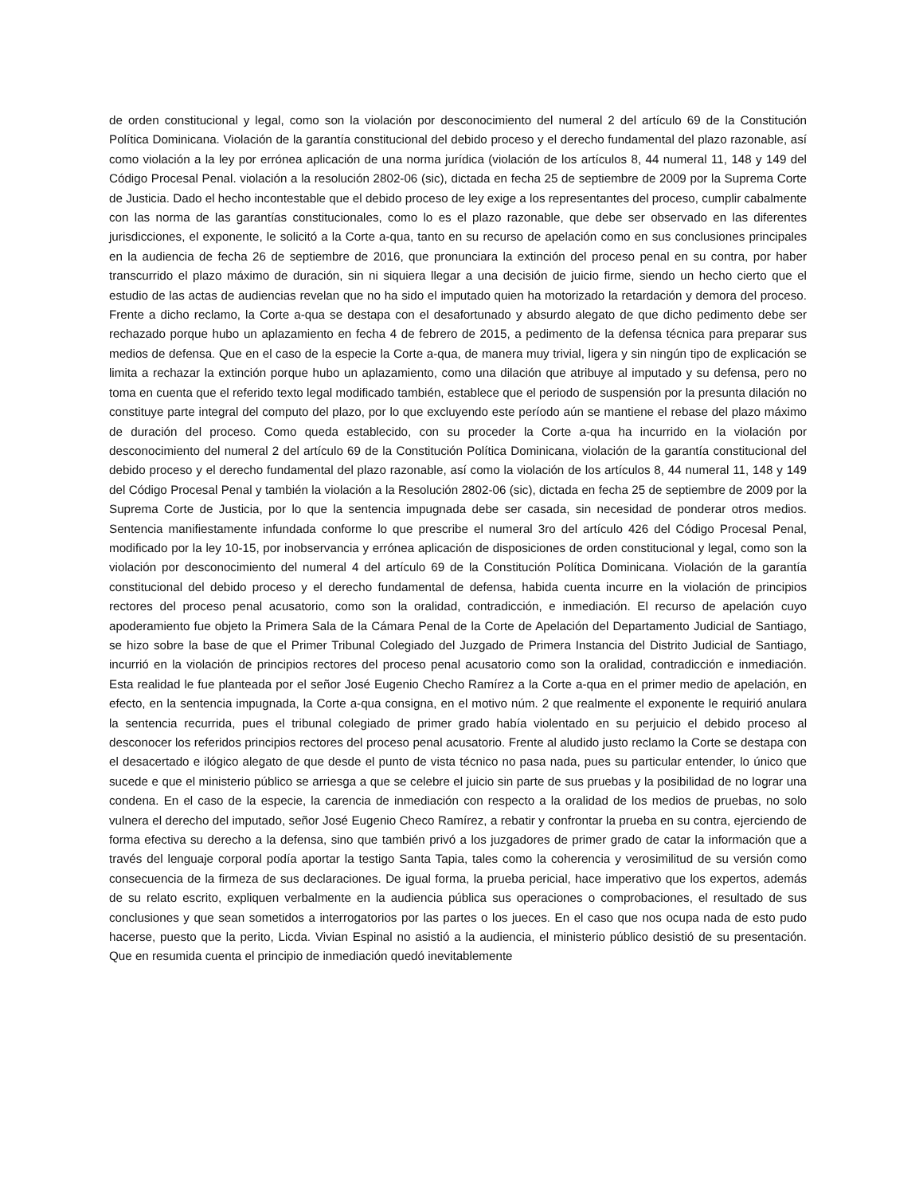de orden constitucional y legal, como son la violación por desconocimiento del numeral 2 del artículo 69 de la Constitución Política Dominicana. Violación de la garantía constitucional del debido proceso y el derecho fundamental del plazo razonable, así como violación a la ley por errónea aplicación de una norma jurídica (violación de los artículos 8, 44 numeral 11, 148 y 149 del Código Procesal Penal. violación a la resolución 2802-06 (sic), dictada en fecha 25 de septiembre de 2009 por la Suprema Corte de Justicia. Dado el hecho incontestable que el debido proceso de ley exige a los representantes del proceso, cumplir cabalmente con las norma de las garantías constitucionales, como lo es el plazo razonable, que debe ser observado en las diferentes jurisdicciones, el exponente, le solicitó a la Corte a-qua, tanto en su recurso de apelación como en sus conclusiones principales en la audiencia de fecha 26 de septiembre de 2016, que pronunciara la extinción del proceso penal en su contra, por haber transcurrido el plazo máximo de duración, sin ni siquiera llegar a una decisión de juicio firme, siendo un hecho cierto que el estudio de las actas de audiencias revelan que no ha sido el imputado quien ha motorizado la retardación y demora del proceso. Frente a dicho reclamo, la Corte a-qua se destapa con el desafortunado y absurdo alegato de que dicho pedimento debe ser rechazado porque hubo un aplazamiento en fecha 4 de febrero de 2015, a pedimento de la defensa técnica para preparar sus medios de defensa. Que en el caso de la especie la Corte a-qua, de manera muy trivial, ligera y sin ningún tipo de explicación se limita a rechazar la extinción porque hubo un aplazamiento, como una dilación que atribuye al imputado y su defensa, pero no toma en cuenta que el referido texto legal modificado también, establece que el periodo de suspensión por la presunta dilación no constituye parte integral del computo del plazo, por lo que excluyendo este período aún se mantiene el rebase del plazo máximo de duración del proceso. Como queda establecido, con su proceder la Corte a-qua ha incurrido en la violación por desconocimiento del numeral 2 del artículo 69 de la Constitución Política Dominicana, violación de la garantía constitucional del debido proceso y el derecho fundamental del plazo razonable, así como la violación de los artículos 8, 44 numeral 11, 148 y 149 del Código Procesal Penal y también la violación a la Resolución 2802-06 (sic), dictada en fecha 25 de septiembre de 2009 por la Suprema Corte de Justicia, por lo que la sentencia impugnada debe ser casada, sin necesidad de ponderar otros medios. Sentencia manifiestamente infundada conforme lo que prescribe el numeral 3ro del artículo 426 del Código Procesal Penal, modificado por la ley 10-15, por inobservancia y errónea aplicación de disposiciones de orden constitucional y legal, como son la violación por desconocimiento del numeral 4 del artículo 69 de la Constitución Política Dominicana. Violación de la garantía constitucional del debido proceso y el derecho fundamental de defensa, habida cuenta incurre en la violación de principios rectores del proceso penal acusatorio, como son la oralidad, contradicción, e inmediación. El recurso de apelación cuyo apoderamiento fue objeto la Primera Sala de la Cámara Penal de la Corte de Apelación del Departamento Judicial de Santiago, se hizo sobre la base de que el Primer Tribunal Colegiado del Juzgado de Primera Instancia del Distrito Judicial de Santiago, incurrió en la violación de principios rectores del proceso penal acusatorio como son la oralidad, contradicción e inmediación. Esta realidad le fue planteada por el señor José Eugenio Checho Ramírez a la Corte a-qua en el primer medio de apelación, en efecto, en la sentencia impugnada, la Corte a-qua consigna, en el motivo núm. 2 que realmente el exponente le requirió anulara la sentencia recurrida, pues el tribunal colegiado de primer grado había violentado en su perjuicio el debido proceso al desconocer los referidos principios rectores del proceso penal acusatorio. Frente al aludido justo reclamo la Corte se destapa con el desacertado e ilógico alegato de que desde el punto de vista técnico no pasa nada, pues su particular entender, lo único que sucede e que el ministerio público se arriesga a que se celebre el juicio sin parte de sus pruebas y la posibilidad de no lograr una condena. En el caso de la especie, la carencia de inmediación con respecto a la oralidad de los medios de pruebas, no solo vulnera el derecho del imputado, señor José Eugenio Checo Ramírez, a rebatir y confrontar la prueba en su contra, ejerciendo de forma efectiva su derecho a la defensa, sino que también privó a los juzgadores de primer grado de catar la información que a través del lenguaje corporal podía aportar la testigo Santa Tapia, tales como la coherencia y verosimilitud de su versión como consecuencia de la firmeza de sus declaraciones. De igual forma, la prueba pericial, hace imperativo que los expertos, además de su relato escrito, expliquen verbalmente en la audiencia pública sus operaciones o comprobaciones, el resultado de sus conclusiones y que sean sometidos a interrogatorios por las partes o los jueces. En el caso que nos ocupa nada de esto pudo hacerse, puesto que la perito, Licda. Vivian Espinal no asistió a la audiencia, el ministerio público desistió de su presentación. Que en resumida cuenta el principio de inmediación quedó inevitablemente